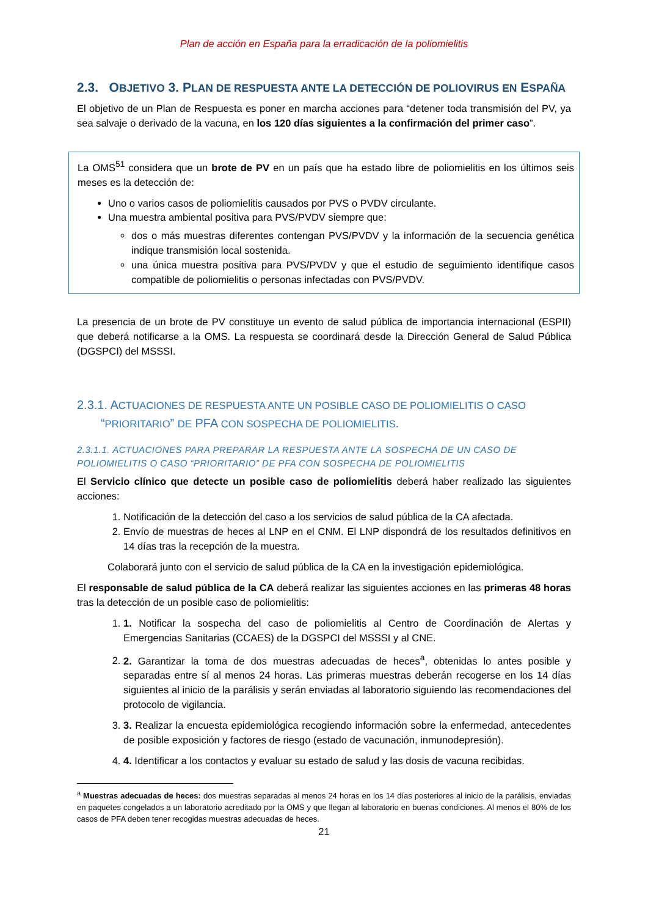Plan de acción en España para la erradicación de la poliomielitis
2.3. OBJETIVO 3. PLAN DE RESPUESTA ANTE LA DETECCIÓN DE POLIOVIRUS EN ESPAÑA
El objetivo de un Plan de Respuesta es poner en marcha acciones para “detener toda transmisión del PV, ya sea salvaje o derivado de la vacuna, en los 120 días siguientes a la confirmación del primer caso”.
La OMS<sup>51</sup> considera que un brote de PV en un país que ha estado libre de poliomielitis en los últimos seis meses es la detección de:
Uno o varios casos de poliomielitis causados por PVS o PVDV circulante.
Una muestra ambiental positiva para PVS/PVDV siempre que:
dos o más muestras diferentes contengan PVS/PVDV y la información de la secuencia genética indique transmisión local sostenida.
una única muestra positiva para PVS/PVDV y que el estudio de seguimiento identifique casos compatible de poliomielitis o personas infectadas con PVS/PVDV.
La presencia de un brote de PV constituye un evento de salud pública de importancia internacional (ESPII) que deberá notificarse a la OMS. La respuesta se coordinará desde la Dirección General de Salud Pública (DGSPCI) del MSSSI.
2.3.1. ACTUACIONES DE RESPUESTA ANTE UN POSIBLE CASO DE POLIOMIELITIS O CASO
“PRIORITARIO” DE PFA CON SOSPECHA DE POLIOMIELITIS.
2.3.1.1. ACTUACIONES PARA PREPARAR LA RESPUESTA ANTE LA SOSPECHA DE UN CASO DE POLIOMIELITIS O CASO “PRIORITARIO” DE PFA CON SOSPECHA DE POLIOMIELITIS
El Servicio clínico que detecte un posible caso de poliomielitis deberá haber realizado las siguientes acciones:
1. Notificación de la detección del caso a los servicios de salud pública de la CA afectada.
2. Envío de muestras de heces al LNP en el CNM. El LNP dispondrá de los resultados definitivos en 14 días tras la recepción de la muestra.
Colaborará junto con el servicio de salud pública de la CA en la investigación epidemiológica.
El responsable de salud pública de la CA deberá realizar las siguientes acciones en las primeras 48 horas tras la detección de un posible caso de poliomielitis:
1. 1. Notificar la sospecha del caso de poliomielitis al Centro de Coordinación de Alertas y Emergencias Sanitarias (CCAES) de la DGSPCI del MSSSI y al CNE.
2. 2. Garantizar la toma de dos muestras adecuadas de heces<sup>a</sup>, obtenidas lo antes posible y separadas entre sí al menos 24 horas. Las primeras muestras deberán recogerse en los 14 días siguientes al inicio de la parálisis y serán enviadas al laboratorio siguiendo las recomendaciones del protocolo de vigilancia.
3. 3. Realizar la encuesta epidemiológica recogiendo información sobre la enfermedad, antecedentes de posible exposición y factores de riesgo (estado de vacunación, inmunodepresión).
4. 4. Identificar a los contactos y evaluar su estado de salud y las dosis de vacuna recibidas.
<sup>a</sup> Muestras adecuadas de heces: dos muestras separadas al menos 24 horas en los 14 días posteriores al inicio de la parálisis, enviadas en paquetes congelados a un laboratorio acreditado por la OMS y que llegan al laboratorio en buenas condiciones. Al menos el 80% de los casos de PFA deben tener recogidas muestras adecuadas de heces.
21